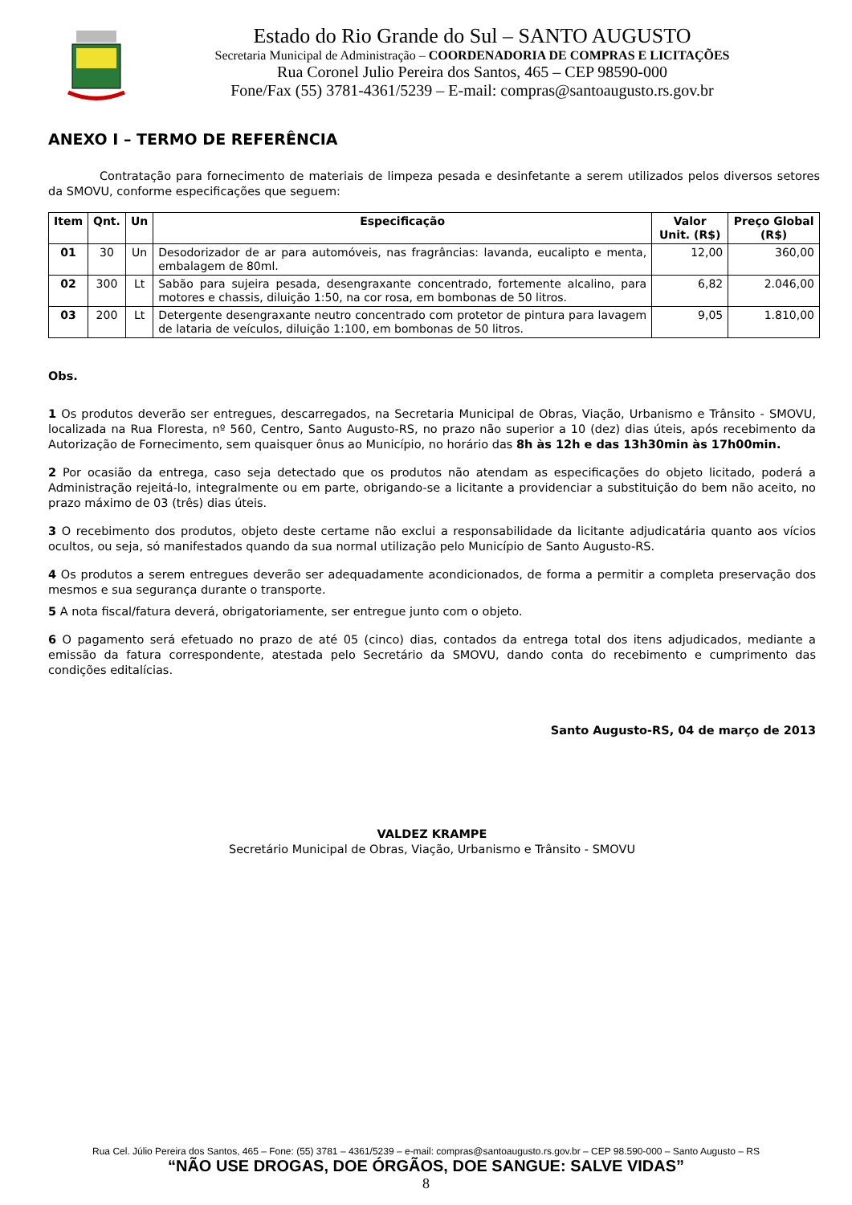Estado do Rio Grande do Sul – SANTO AUGUSTO
Secretaria Municipal de Administração – COORDENADORIA DE COMPRAS E LICITAÇÕES
Rua Coronel Julio Pereira dos Santos, 465 – CEP 98590-000
Fone/Fax (55) 3781-4361/5239 – E-mail: compras@santoaugusto.rs.gov.br
ANEXO I – TERMO DE REFERÊNCIA
Contratação para fornecimento de materiais de limpeza pesada e desinfetante a serem utilizados pelos diversos setores da SMOVU, conforme especificações que seguem:
| Item | Qnt. | Un | Especificação | Valor Unit. (R$) | Preço Global (R$) |
| --- | --- | --- | --- | --- | --- |
| 01 | 30 | Un | Desodorizador de ar para automóveis, nas fragrâncias: lavanda, eucalipto e menta, embalagem de 80ml. | 12,00 | 360,00 |
| 02 | 300 | Lt | Sabão para sujeira pesada, desengraxante concentrado, fortemente alcalino, para motores e chassis, diluição 1:50, na cor rosa, em bombonas de 50 litros. | 6,82 | 2.046,00 |
| 03 | 200 | Lt | Detergente desengraxante neutro concentrado com protetor de pintura para lavagem de lataria de veículos, diluição 1:100, em bombonas de 50 litros. | 9,05 | 1.810,00 |
Obs.
1 Os produtos deverão ser entregues, descarregados, na Secretaria Municipal de Obras, Viação, Urbanismo e Trânsito - SMOVU, localizada na Rua Floresta, nº 560, Centro, Santo Augusto-RS, no prazo não superior a 10 (dez) dias úteis, após recebimento da Autorização de Fornecimento, sem quaisquer ônus ao Município, no horário das 8h às 12h e das 13h30min às 17h00min.
2 Por ocasião da entrega, caso seja detectado que os produtos não atendam as especificações do objeto licitado, poderá a Administração rejeitá-lo, integralmente ou em parte, obrigando-se a licitante a providenciar a substituição do bem não aceito, no prazo máximo de 03 (três) dias úteis.
3 O recebimento dos produtos, objeto deste certame não exclui a responsabilidade da licitante adjudicatária quanto aos vícios ocultos, ou seja, só manifestados quando da sua normal utilização pelo Município de Santo Augusto-RS.
4 Os produtos a serem entregues deverão ser adequadamente acondicionados, de forma a permitir a completa preservação dos mesmos e sua segurança durante o transporte.
5 A nota fiscal/fatura deverá, obrigatoriamente, ser entregue junto com o objeto.
6 O pagamento será efetuado no prazo de até 05 (cinco) dias, contados da entrega total dos itens adjudicados, mediante a emissão da fatura correspondente, atestada pelo Secretário da SMOVU, dando conta do recebimento e cumprimento das condições editalícias.
Santo Augusto-RS, 04 de março de 2013
VALDEZ KRAMPE
Secretário Municipal de Obras, Viação, Urbanismo e Trânsito - SMOVU
Rua Cel. Júlio Pereira dos Santos, 465 – Fone: (55) 3781 – 4361/5239 – e-mail: compras@santoaugusto.rs.gov.br – CEP 98.590-000 – Santo Augusto – RS
“NÃO USE DROGAS, DOE ÓRGÃOS, DOE SANGUE: SALVE VIDAS”
8